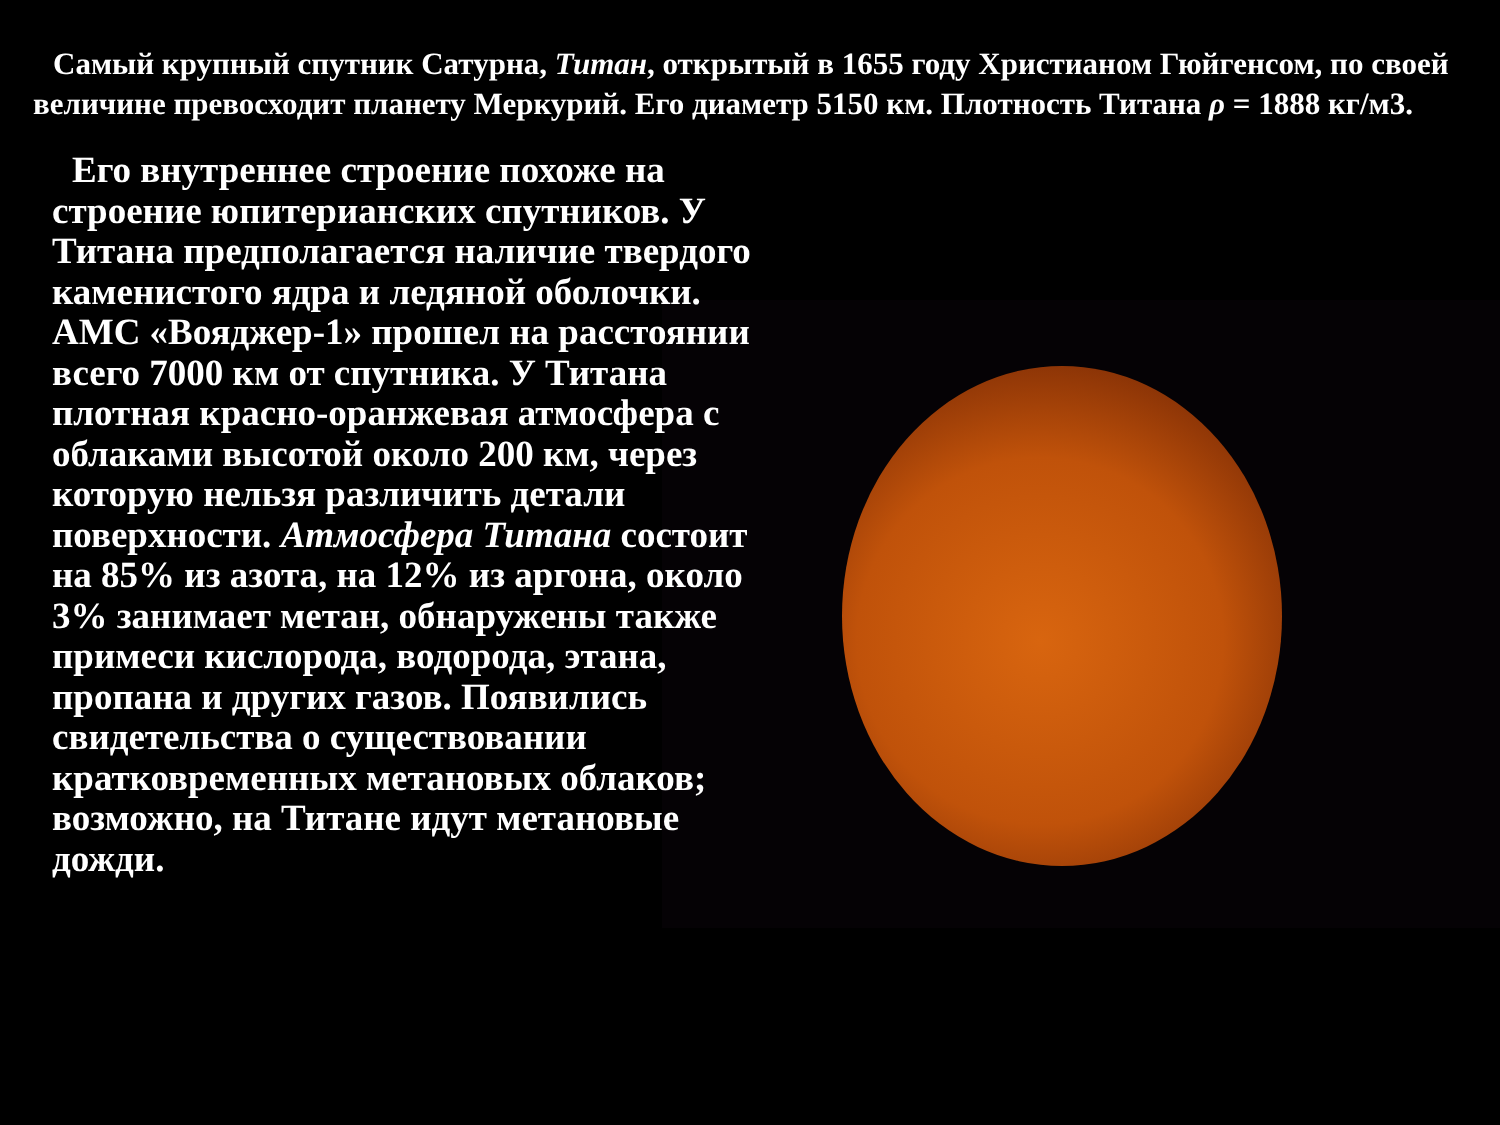Самый крупный спутник Сатурна, Титан, открытый в 1655 году Христианом Гюйгенсом, по своей величине превосходит планету Меркурий. Его диаметр 5150 км. Плотность Титана ρ = 1888 кг/м3.
Его внутреннее строение похоже на строение юпитерианских спутников. У Титана предполагается наличие твердого каменистого ядра и ледяной оболочки. АМС «Вояджер-1» прошел на расстоянии всего 7000 км от спутника. У Титана плотная красно-оранжевая атмосфера с облаками высотой около 200 км, через которую нельзя различить детали поверхности. Атмосфера Титана состоит на 85% из азота, на 12% из аргона, около 3% занимает метан, обнаружены также примеси кислорода, водорода, этана, пропана и других газов. Появились свидетельства о существовании кратковременных метановых облаков; возможно, на Титане идут метановые дожди.